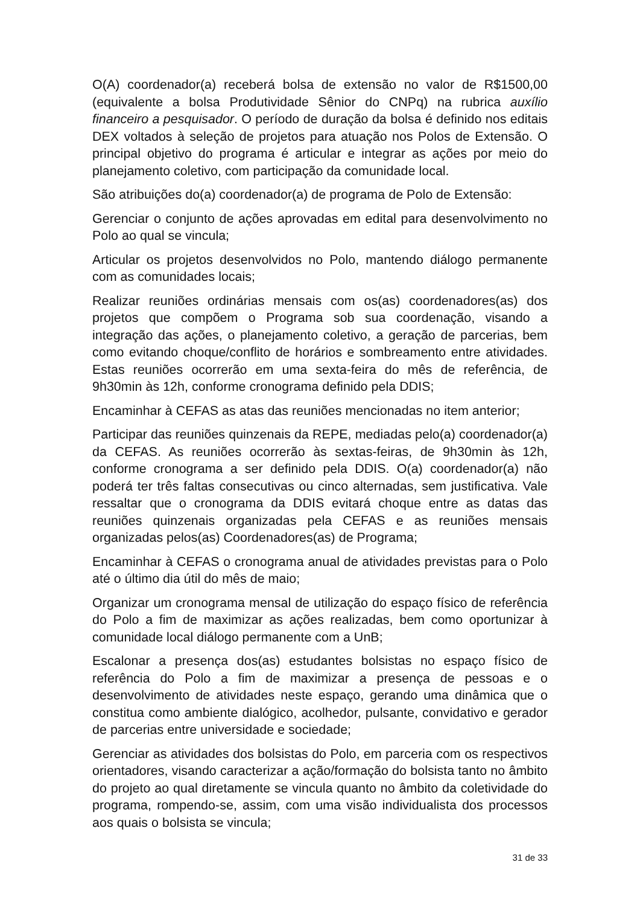O(A) coordenador(a) receberá bolsa de extensão no valor de R$1500,00 (equivalente a bolsa Produtividade Sênior do CNPq) na rubrica auxílio financeiro a pesquisador. O período de duração da bolsa é definido nos editais DEX voltados à seleção de projetos para atuação nos Polos de Extensão. O principal objetivo do programa é articular e integrar as ações por meio do planejamento coletivo, com participação da comunidade local.
São atribuições do(a) coordenador(a) de programa de Polo de Extensão:
Gerenciar o conjunto de ações aprovadas em edital para desenvolvimento no Polo ao qual se vincula;
Articular os projetos desenvolvidos no Polo, mantendo diálogo permanente com as comunidades locais;
Realizar reuniões ordinárias mensais com os(as) coordenadores(as) dos projetos que compõem o Programa sob sua coordenação, visando a integração das ações, o planejamento coletivo, a geração de parcerias, bem como evitando choque/conflito de horários e sombreamento entre atividades. Estas reuniões ocorrerão em uma sexta-feira do mês de referência, de 9h30min às 12h, conforme cronograma definido pela DDIS;
Encaminhar à CEFAS as atas das reuniões mencionadas no item anterior;
Participar das reuniões quinzenais da REPE, mediadas pelo(a) coordenador(a) da CEFAS. As reuniões ocorrerão às sextas-feiras, de 9h30min às 12h, conforme cronograma a ser definido pela DDIS. O(a) coordenador(a) não poderá ter três faltas consecutivas ou cinco alternadas, sem justificativa. Vale ressaltar que o cronograma da DDIS evitará choque entre as datas das reuniões quinzenais organizadas pela CEFAS e as reuniões mensais organizadas pelos(as) Coordenadores(as) de Programa;
Encaminhar à CEFAS o cronograma anual de atividades previstas para o Polo até o último dia útil do mês de maio;
Organizar um cronograma mensal de utilização do espaço físico de referência do Polo a fim de maximizar as ações realizadas, bem como oportunizar à comunidade local diálogo permanente com a UnB;
Escalonar a presença dos(as) estudantes bolsistas no espaço físico de referência do Polo a fim de maximizar a presença de pessoas e o desenvolvimento de atividades neste espaço, gerando uma dinâmica que o constitua como ambiente dialógico, acolhedor, pulsante, convidativo e gerador de parcerias entre universidade e sociedade;
Gerenciar as atividades dos bolsistas do Polo, em parceria com os respectivos orientadores, visando caracterizar a ação/formação do bolsista tanto no âmbito do projeto ao qual diretamente se vincula quanto no âmbito da coletividade do programa, rompendo-se, assim, com uma visão individualista dos processos aos quais o bolsista se vincula;
31 de 33